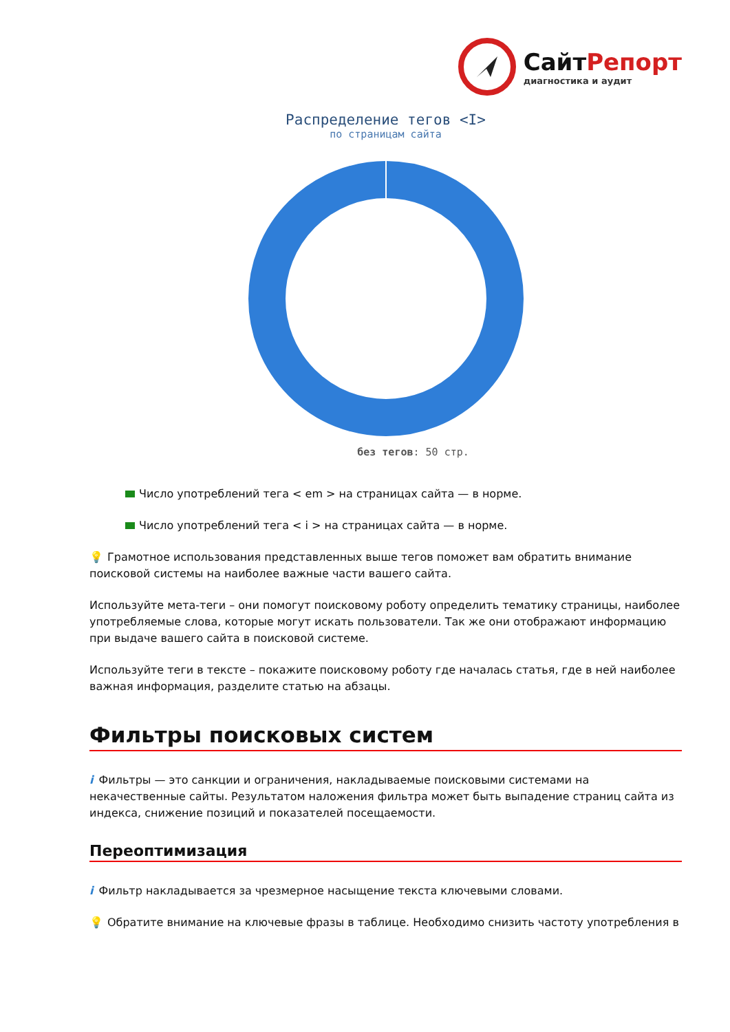СайтРепорт
диагностика и аудит
Распределение тегов <I>
по страницам сайта
без тегов: 50 стр.
Число употреблений тега < em > на страницах сайта — в норме.
Число употреблений тега < i > на страницах сайта — в норме.
💡 Грамотное использования представленных выше тегов поможет вам обратить внимание поисковой системы на наиболее важные части вашего сайта.
Используйте мета-теги – они помогут поисковому роботу определить тематику страницы, наиболее употребляемые слова, которые могут искать пользователи. Так же они отображают информацию при выдаче вашего сайта в поисковой системе.
Используйте теги в тексте – покажите поисковому роботу где началась статья, где в ней наиболее важная информация, разделите статью на абзацы.
Фильтры поисковых систем
i Фильтры — это санкции и ограничения, накладываемые поисковыми системами на некачественные сайты. Результатом наложения фильтра может быть выпадение страниц сайта из индекса, снижение позиций и показателей посещаемости.
Переоптимизация
i Фильтр накладывается за чрезмерное насыщение текста ключевыми словами.
💡 Обратите внимание на ключевые фразы в таблице. Необходимо снизить частоту употребления в